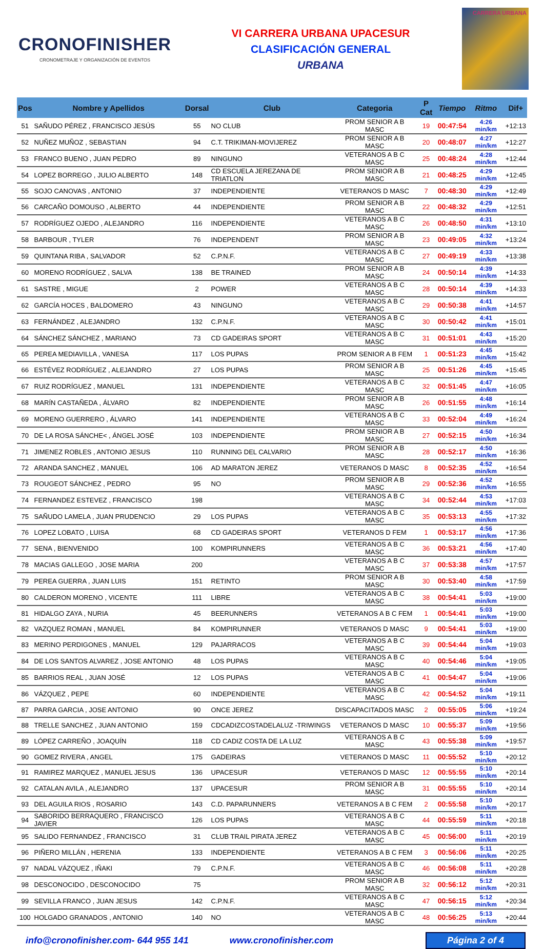CRONOFINISHER
CRONOMETRAJE Y ORGANIZACIÓN DE EVENTOS
VI CARRERA URBANA UPACESUR
CLASIFICACIÓN GENERAL
URBANA
CARRERA URBANA
| Pos | Nombre y Apellidos | Dorsal | Club | Categoria | P Cat | Tiempo | Ritmo | Dif+ |
| --- | --- | --- | --- | --- | --- | --- | --- | --- |
| 51 | SAÑUDO PÉREZ , FRANCISCO JESÚS | 55 | NO CLUB | PROM SENIOR A B MASC | 19 | 00:47:54 | 4:26 min/km | +12:13 |
| 52 | NUÑEZ MUÑOZ , SEBASTIAN | 94 | C.T. TRIKIMAN-MOVIJEREZ | PROM SENIOR A B MASC | 20 | 00:48:07 | 4:27 min/km | +12:27 |
| 53 | FRANCO BUENO , JUAN PEDRO | 89 | NINGUNO | VETERANOS A B C MASC | 25 | 00:48:24 | 4:28 min/km | +12:44 |
| 54 | LOPEZ BORREGO , JULIO ALBERTO | 148 | CD ESCUELA JEREZANA DE TRIATLON | PROM SENIOR A B MASC | 21 | 00:48:25 | 4:29 min/km | +12:45 |
| 55 | SOJO CANOVAS , ANTONIO | 37 | INDEPENDIENTE | VETERANOS D MASC | 7 | 00:48:30 | 4:29 min/km | +12:49 |
| 56 | CARCAÑO DOMOUSO , ALBERTO | 44 | INDEPENDIENTE | PROM SENIOR A B MASC | 22 | 00:48:32 | 4:29 min/km | +12:51 |
| 57 | RODRÍGUEZ OJEDO , ALEJANDRO | 116 | INDEPENDIENTE | VETERANOS A B C MASC | 26 | 00:48:50 | 4:31 min/km | +13:10 |
| 58 | BARBOUR , TYLER | 76 | INDEPENDENT | PROM SENIOR A B MASC | 23 | 00:49:05 | 4:32 min/km | +13:24 |
| 59 | QUINTANA RIBA , SALVADOR | 52 | C.P.N.F. | VETERANOS A B C MASC | 27 | 00:49:19 | 4:33 min/km | +13:38 |
| 60 | MORENO RODRÍGUEZ , SALVA | 138 | BE TRAINED | PROM SENIOR A B MASC | 24 | 00:50:14 | 4:39 min/km | +14:33 |
| 61 | SASTRE , MIGUE | 2 | POWER | VETERANOS A B C MASC | 28 | 00:50:14 | 4:39 min/km | +14:33 |
| 62 | GARCÍA HOCES , BALDOMERO | 43 | NINGUNO | VETERANOS A B C MASC | 29 | 00:50:38 | 4:41 min/km | +14:57 |
| 63 | FERNÁNDEZ , ALEJANDRO | 132 | C.P.N.F. | VETERANOS A B C MASC | 30 | 00:50:42 | 4:41 min/km | +15:01 |
| 64 | SÁNCHEZ SÁNCHEZ , MARIANO | 73 | CD GADEIRAS SPORT | VETERANOS A B C MASC | 31 | 00:51:01 | 4:43 min/km | +15:20 |
| 65 | PEREA MEDIAVILLA , VANESA | 117 | LOS PUPAS | PROM SENIOR A B FEM | 1 | 00:51:23 | 4:45 min/km | +15:42 |
| 66 | ESTÉVEZ RODRÍGUEZ , ALEJANDRO | 27 | LOS PUPAS | PROM SENIOR A B MASC | 25 | 00:51:26 | 4:45 min/km | +15:45 |
| 67 | RUIZ RODRÍGUEZ , MANUEL | 131 | INDEPENDIENTE | VETERANOS A B C MASC | 32 | 00:51:45 | 4:47 min/km | +16:05 |
| 68 | MARÍN CASTAÑEDA , ÁLVARO | 82 | INDEPENDIENTE | PROM SENIOR A B MASC | 26 | 00:51:55 | 4:48 min/km | +16:14 |
| 69 | MORENO GUERRERO , ÁLVARO | 141 | INDEPENDIENTE | VETERANOS A B C MASC | 33 | 00:52:04 | 4:49 min/km | +16:24 |
| 70 | DE LA ROSA SÁNCHE< , ÁNGEL JOSÉ | 103 | INDEPENDIENTE | PROM SENIOR A B MASC | 27 | 00:52:15 | 4:50 min/km | +16:34 |
| 71 | JIMENEZ ROBLES , ANTONIO JESUS | 110 | RUNNING DEL CALVARIO | PROM SENIOR A B MASC | 28 | 00:52:17 | 4:50 min/km | +16:36 |
| 72 | ARANDA SANCHEZ , MANUEL | 106 | AD MARATON JEREZ | VETERANOS D MASC | 8 | 00:52:35 | 4:52 min/km | +16:54 |
| 73 | ROUGEOT SÁNCHEZ , PEDRO | 95 | NO | PROM SENIOR A B MASC | 29 | 00:52:36 | 4:52 min/km | +16:55 |
| 74 | FERNANDEZ ESTEVEZ , FRANCISCO | 198 | | VETERANOS A B C MASC | 34 | 00:52:44 | 4:53 min/km | +17:03 |
| 75 | SAÑUDO LAMELA , JUAN PRUDENCIO | 29 | LOS PUPAS | VETERANOS A B C MASC | 35 | 00:53:13 | 4:55 min/km | +17:32 |
| 76 | LOPEZ LOBATO , LUISA | 68 | CD GADEIRAS SPORT | VETERANOS D FEM | 1 | 00:53:17 | 4:56 min/km | +17:36 |
| 77 | SENA , BIENVENIDO | 100 | KOMPIRUNNERS | VETERANOS A B C MASC | 36 | 00:53:21 | 4:56 min/km | +17:40 |
| 78 | MACIAS GALLEGO , JOSE MARIA | 200 | | VETERANOS A B C MASC | 37 | 00:53:38 | 4:57 min/km | +17:57 |
| 79 | PEREA GUERRA , JUAN LUIS | 151 | RETINTO | PROM SENIOR A B MASC | 30 | 00:53:40 | 4:58 min/km | +17:59 |
| 80 | CALDERON MORENO , VICENTE | 111 | LIBRE | VETERANOS A B C MASC | 38 | 00:54:41 | 5:03 min/km | +19:00 |
| 81 | HIDALGO ZAYA , NURIA | 45 | BEERUNNERS | VETERANOS A B C FEM | 1 | 00:54:41 | 5:03 min/km | +19:00 |
| 82 | VAZQUEZ ROMAN , MANUEL | 84 | KOMPIRUNNER | VETERANOS D MASC | 9 | 00:54:41 | 5:03 min/km | +19:00 |
| 83 | MERINO PERDIGONES , MANUEL | 129 | PAJARRACOS | VETERANOS A B C MASC | 39 | 00:54:44 | 5:04 min/km | +19:03 |
| 84 | DE LOS SANTOS ALVAREZ , JOSE ANTONIO | 48 | LOS PUPAS | VETERANOS A B C MASC | 40 | 00:54:46 | 5:04 min/km | +19:05 |
| 85 | BARRIOS REAL , JUAN JOSÉ | 12 | LOS PUPAS | VETERANOS A B C MASC | 41 | 00:54:47 | 5:04 min/km | +19:06 |
| 86 | VÁZQUEZ , PEPE | 60 | INDEPENDIENTE | VETERANOS A B C MASC | 42 | 00:54:52 | 5:04 min/km | +19:11 |
| 87 | PARRA GARCIA , JOSE ANTONIO | 90 | ONCE JEREZ | DISCAPACITADOS MASC | 2 | 00:55:05 | 5:06 min/km | +19:24 |
| 88 | TRELLE SANCHEZ , JUAN ANTONIO | 159 | CDCADIZCOSTADELALUZ -TRIWINGS | VETERANOS D MASC | 10 | 00:55:37 | 5:09 min/km | +19:56 |
| 89 | LÓPEZ CARREÑO , JOAQUÍN | 118 | CD CADIZ COSTA DE LA LUZ | VETERANOS A B C MASC | 43 | 00:55:38 | 5:09 min/km | +19:57 |
| 90 | GOMEZ RIVERA , ANGEL | 175 | GADEIRAS | VETERANOS D MASC | 11 | 00:55:52 | 5:10 min/km | +20:12 |
| 91 | RAMIREZ MARQUEZ , MANUEL JESUS | 136 | UPACESUR | VETERANOS D MASC | 12 | 00:55:55 | 5:10 min/km | +20:14 |
| 92 | CATALAN AVILA , ALEJANDRO | 137 | UPACESUR | PROM SENIOR A B MASC | 31 | 00:55:55 | 5:10 min/km | +20:14 |
| 93 | DEL AGUILA RIOS , ROSARIO | 143 | C.D. PAPARUNNERS | VETERANOS A B C FEM | 2 | 00:55:58 | 5:10 min/km | +20:17 |
| 94 | SABORIDO BERRAQUERO , FRANCISCO JAVIER | 126 | LOS PUPAS | VETERANOS A B C MASC | 44 | 00:55:59 | 5:11 min/km | +20:18 |
| 95 | SALIDO FERNANDEZ , FRANCISCO | 31 | CLUB TRAIL PIRATA JEREZ | VETERANOS A B C MASC | 45 | 00:56:00 | 5:11 min/km | +20:19 |
| 96 | PIÑERO MILLÁN , HERENIA | 133 | INDEPENDIENTE | VETERANOS A B C FEM | 3 | 00:56:06 | 5:11 min/km | +20:25 |
| 97 | NADAL VÁZQUEZ , IÑAKI | 79 | C.P.N.F. | VETERANOS A B C MASC | 46 | 00:56:08 | 5:11 min/km | +20:28 |
| 98 | DESCONOCIDO , DESCONOCIDO | 75 | | PROM SENIOR A B MASC | 32 | 00:56:12 | 5:12 min/km | +20:31 |
| 99 | SEVILLA FRANCO , JUAN JESUS | 142 | C.P.N.F. | VETERANOS A B C MASC | 47 | 00:56:15 | 5:12 min/km | +20:34 |
| 100 | HOLGADO GRANADOS , ANTONIO | 140 | NO | VETERANOS A B C MASC | 48 | 00:56:25 | 5:13 min/km | +20:44 |
info@cronofinisher.com- 644 955 141 www.cronofinisher.com Página 2 of 4